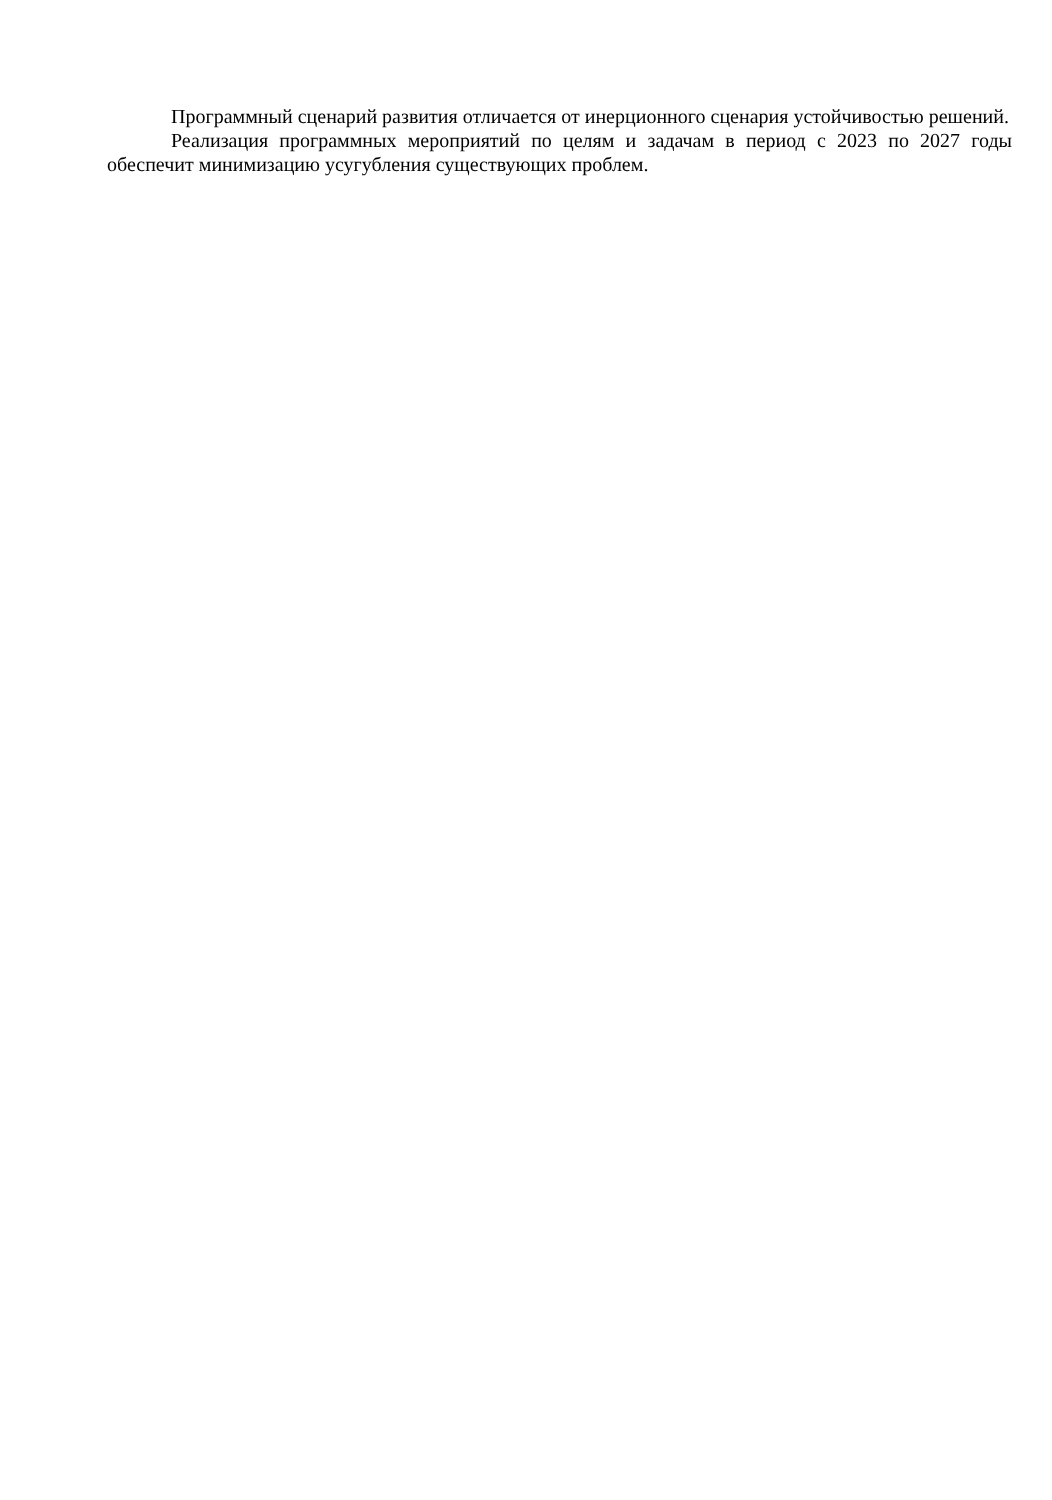Программный сценарий развития отличается от инерционного сценария устойчивостью решений.
Реализация программных мероприятий по целям и задачам в период с 2023 по 2027 годы обеспечит минимизацию усугубления существующих проблем.